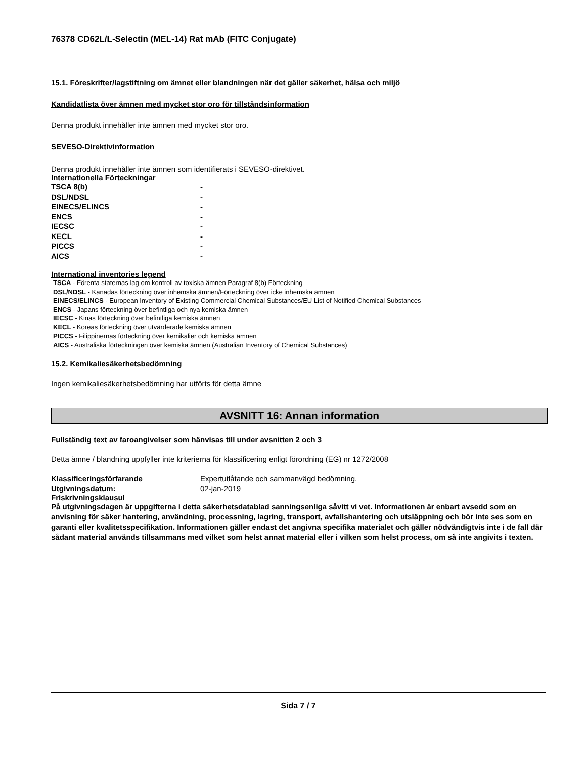76378 CD62L/L-Selectin (MEL-14) Rat mAb (FITC Conjugate)
15.1. Föreskrifter/lagstiftning om ämnet eller blandningen när det gäller säkerhet, hälsa och miljö
Kandidatlista över ämnen med mycket stor oro för tillståndsinformation
Denna produkt innehåller inte ämnen med mycket stor oro.
SEVESO-Direktivinformation
Denna produkt innehåller inte ämnen som identifierats i SEVESO-direktivet.
Internationella Förteckningar
| TSCA 8(b) | - |
| DSL/NDSL | - |
| EINECS/ELINCS | - |
| ENCS | - |
| IECSC | - |
| KECL | - |
| PICCS | - |
| AICS | - |
International inventories legend
TSCA - Förenta staternas lag om kontroll av toxiska ämnen Paragraf 8(b) Förteckning
DSL/NDSL - Kanadas förteckning över inhemska ämnen/Förteckning över icke inhemska ämnen
EINECS/ELINCS - European Inventory of Existing Commercial Chemical Substances/EU List of Notified Chemical Substances
ENCS - Japans förteckning över befintliga och nya kemiska ämnen
IECSC - Kinas förteckning över befintliga kemiska ämnen
KECL - Koreas förteckning över utvärderade kemiska ämnen
PICCS - Filippinernas förteckning över kemikalier och kemiska ämnen
AICS - Australiska förteckningen över kemiska ämnen (Australian Inventory of Chemical Substances)
15.2. Kemikaliesäkerhetsbedömning
Ingen kemikaliesäkerhetsbedömning har utförts för detta ämne
AVSNITT 16: Annan information
Fullständig text av faroangivelser som hänvisas till under avsnitten 2 och 3
Detta ämne / blandning uppfyller inte kriterierna för klassificering enligt förordning (EG) nr 1272/2008
| Klassificeringsförfarande | Expertutlåtande och sammanvägd bedömning. |
| Utgivningsdatum: | 02-jan-2019 |
Friskrivningsklausul
På utgivningsdagen är uppgifterna i detta säkerhetsdatablad sanningsenliga såvitt vi vet. Informationen är enbart avsedd som en anvisning för säker hantering, användning, processning, lagring, transport, avfallshantering och utsläppning och bör inte ses som en garanti eller kvalitetsspecifikation. Informationen gäller endast det angivna specifika materialet och gäller nödvändigtvis inte i de fall där sådant material används tillsammans med vilket som helst annat material eller i vilken som helst process, om så inte angivits i texten.
Sida 7 / 7